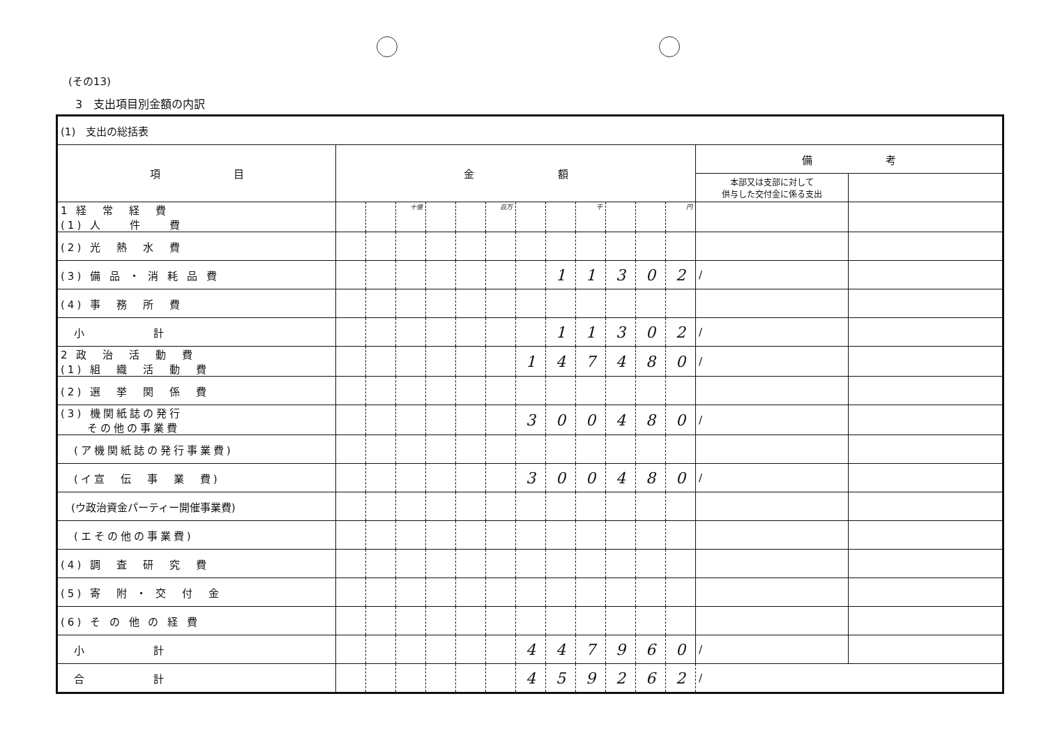(その13)
3　支出項目別金額の内訳
| (1) 支出の総括表 | | | | | | | | | | | | | | |
| 項 目 | 金 額 | | | | | | | | | | | | 備 考 | |
| | | | | | | | | | | | | | 本部又は支部に対して 供与した交付金に係る支出 | |
| 1 経 常 経 費 (1) 人 件 費 | | | 十億 | | | 百万 | | | 千 | | | 円 | | |
| (2) 光 熱 水 費 | | | | | | | | | | | | | | |
| (3) 備 品 ・ 消 耗 品 費 | | | | | | | | 1 | 1 | 3 | 0 | 2 | / | |
| (4) 事 務 所 費 | | | | | | | | | | | | | | |
| 小 計 | | | | | | | | 1 | 1 | 3 | 0 | 2 | / | |
| 2 政 治 活 動 費 (1) 組 織 活 動 費 | | | | | | | 1 | 4 | 7 | 4 | 8 | 0 | / | |
| (2) 選 挙 関 係 費 | | | | | | | | | | | | | | |
| (3) 機関紙誌の発行 その他の事業費 | | | | | | | 3 | 0 | 0 | 4 | 8 | 0 | / | |
| (ア機関紙誌の発行事業費) | | | | | | | | | | | | | | |
| (イ宣 伝 事 業 費) | | | | | | | 3 | 0 | 0 | 4 | 8 | 0 | / | |
| (ウ政治資金パーティー開催事業費) | | | | | | | | | | | | | | |
| (エその他の事業費) | | | | | | | | | | | | | | |
| (4) 調 査 研 究 費 | | | | | | | | | | | | | | |
| (5) 寄 附 ・ 交 付 金 | | | | | | | | | | | | | | |
| (6) そ の 他 の 経 費 | | | | | | | | | | | | | | |
| 小 計 | | | | | | | 4 | 4 | 7 | 9 | 6 | 0 | / | |
| 合 計 | | | | | | | 4 | 5 | 9 | 2 | 6 | 2 | / | |